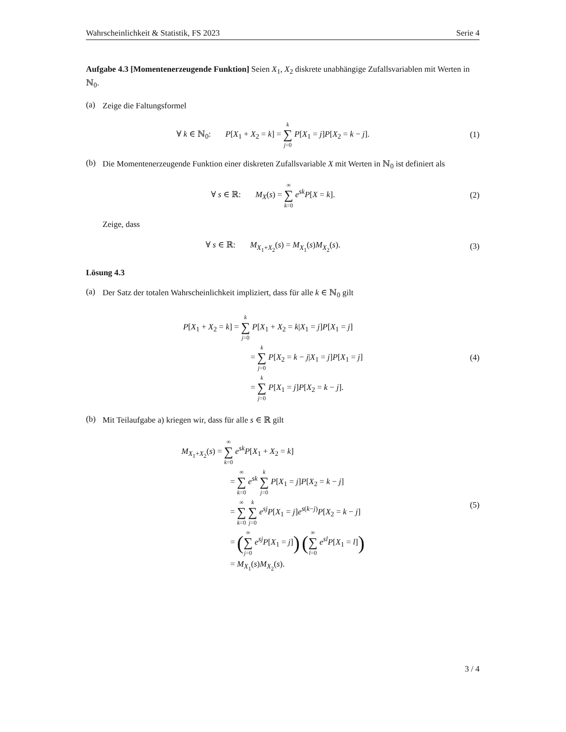Wahrscheinlichkeit & Statistik, FS 2023 Serie 4
Aufgabe 4.3 [Momentenerzeugende Funktion] Seien X<sub>1</sub>, X<sub>2</sub> diskrete unabhängige Zufallsvariablen mit Werten in ℕ<sub>0</sub>.
(a)
Zeige die Faltungsformel
∀ k ∈ ℕ<sub>0</sub>: P[X<sub>1</sub> + X<sub>2</sub> = k] = k ∑ j=0 P[X<sub>1</sub> = j]P[X<sub>2</sub> = k − j].
(1)
(b)
Die Momentenerzeugende Funktion einer diskreten Zufallsvariable X mit Werten in ℕ<sub>0</sub> ist definiert als
∀ s ∈ ℝ: M<sub>X</sub>(s) = ∞ ∑ k=0 e<sup>sk</sup>P[X = k].
(2)
Zeige, dass
∀ s ∈ ℝ: M<sub>X<sub>1</sub>+X<sub>2</sub></sub>(s) = M<sub>X<sub>1</sub></sub>(s)M<sub>X<sub>2</sub></sub>(s).
(3)
Lösung 4.3
(a)
Der Satz der totalen Wahrscheinlichkeit impliziert, dass für alle k ∈ ℕ<sub>0</sub> gilt
P[X<sub>1</sub> + X<sub>2</sub> = k] = k ∑ j=0 P[X<sub>1</sub> + X<sub>2</sub> = k|X<sub>1</sub> = j]P[X<sub>1</sub> = j]
= k ∑ j=0 P[X<sub>2</sub> = k − j|X<sub>1</sub> = j]P[X<sub>1</sub> = j]
= k ∑ j=0 P[X<sub>1</sub> = j]P[X<sub>2</sub> = k − j].
(4)
(b)
Mit Teilaufgabe a) kriegen wir, dass für alle s ∈ ℝ gilt
M<sub>X<sub>1</sub>+X<sub>2</sub></sub>(s) = ∞ ∑ k=0 e<sup>sk</sup>P[X<sub>1</sub> + X<sub>2</sub> = k]
= ∞ ∑ k=0 e<sup>sk</sup> k ∑ j=0 P[X<sub>1</sub> = j]P[X<sub>2</sub> = k − j]
= ∞ ∑ k=0 k ∑ j=0 e<sup>sj</sup>P[X<sub>1</sub> = j]e<sup>s(k−j)</sup>P[X<sub>2</sub> = k − j]
= (∞ ∑ j=0 e<sup>sj</sup>P[X<sub>1</sub> = j]) (∞ ∑ l=0 e<sup>sl</sup>P[X<sub>1</sub> = l])
= M<sub>X<sub>1</sub></sub>(s)M<sub>X<sub>2</sub></sub>(s).
(5)
3 / 4